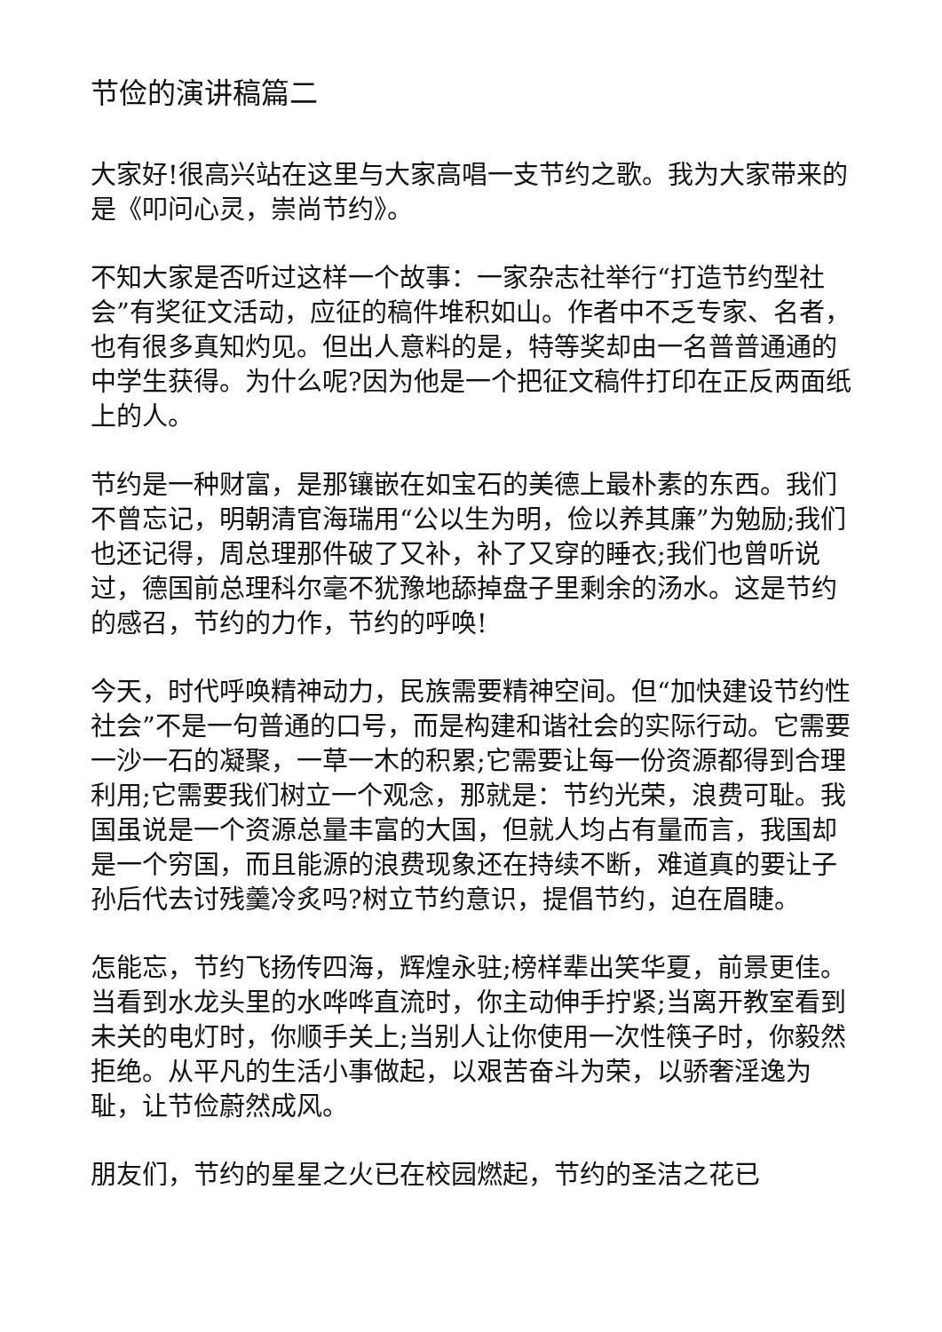节俭的演讲稿篇二
大家好!很高兴站在这里与大家高唱一支节约之歌。我为大家带来的是《叩问心灵，崇尚节约》。
不知大家是否听过这样一个故事：一家杂志社举行“打造节约型社会”有奖征文活动，应征的稿件堆积如山。作者中不乏专家、名者，也有很多真知灼见。但出人意料的是，特等奖却由一名普普通通的中学生获得。为什么呢?因为他是一个把征文稿件打印在正反两面纸上的人。
节约是一种财富，是那镶嵌在如宝石的美德上最朴素的东西。我们不曾忘记，明朝清官海瑞用“公以生为明，俭以养其廉”为勉励;我们也还记得，周总理那件破了又补，补了又穿的睡衣;我们也曾听说过，德国前总理科尔毫不犹豫地舔掉盘子里剩余的汤水。这是节约的感召，节约的力作，节约的呼唤!
今天，时代呼唤精神动力，民族需要精神空间。但“加快建设节约性社会”不是一句普通的口号，而是构建和谐社会的实际行动。它需要一沙一石的凝聚，一草一木的积累;它需要让每一份资源都得到合理利用;它需要我们树立一个观念，那就是：节约光荣，浪费可耻。我国虽说是一个资源总量丰富的大国，但就人均占有量而言，我国却是一个穷国，而且能源的浪费现象还在持续不断，难道真的要让子孙后代去讨残羹冷炙吗?树立节约意识，提倡节约，迫在眉睫。
怎能忘，节约飞扬传四海，辉煌永驻;榜样辈出笑华夏，前景更佳。当看到水龙头里的水哗哗直流时，你主动伸手拧紧;当离开教室看到未关的电灯时，你顺手关上;当别人让你使用一次性筷子时，你毅然拒绝。从平凡的生活小事做起，以艰苦奋斗为荣，以骄奢淫逸为耻，让节俭蔚然成风。
朋友们，节约的星星之火已在校园燃起，节约的圣洁之花已